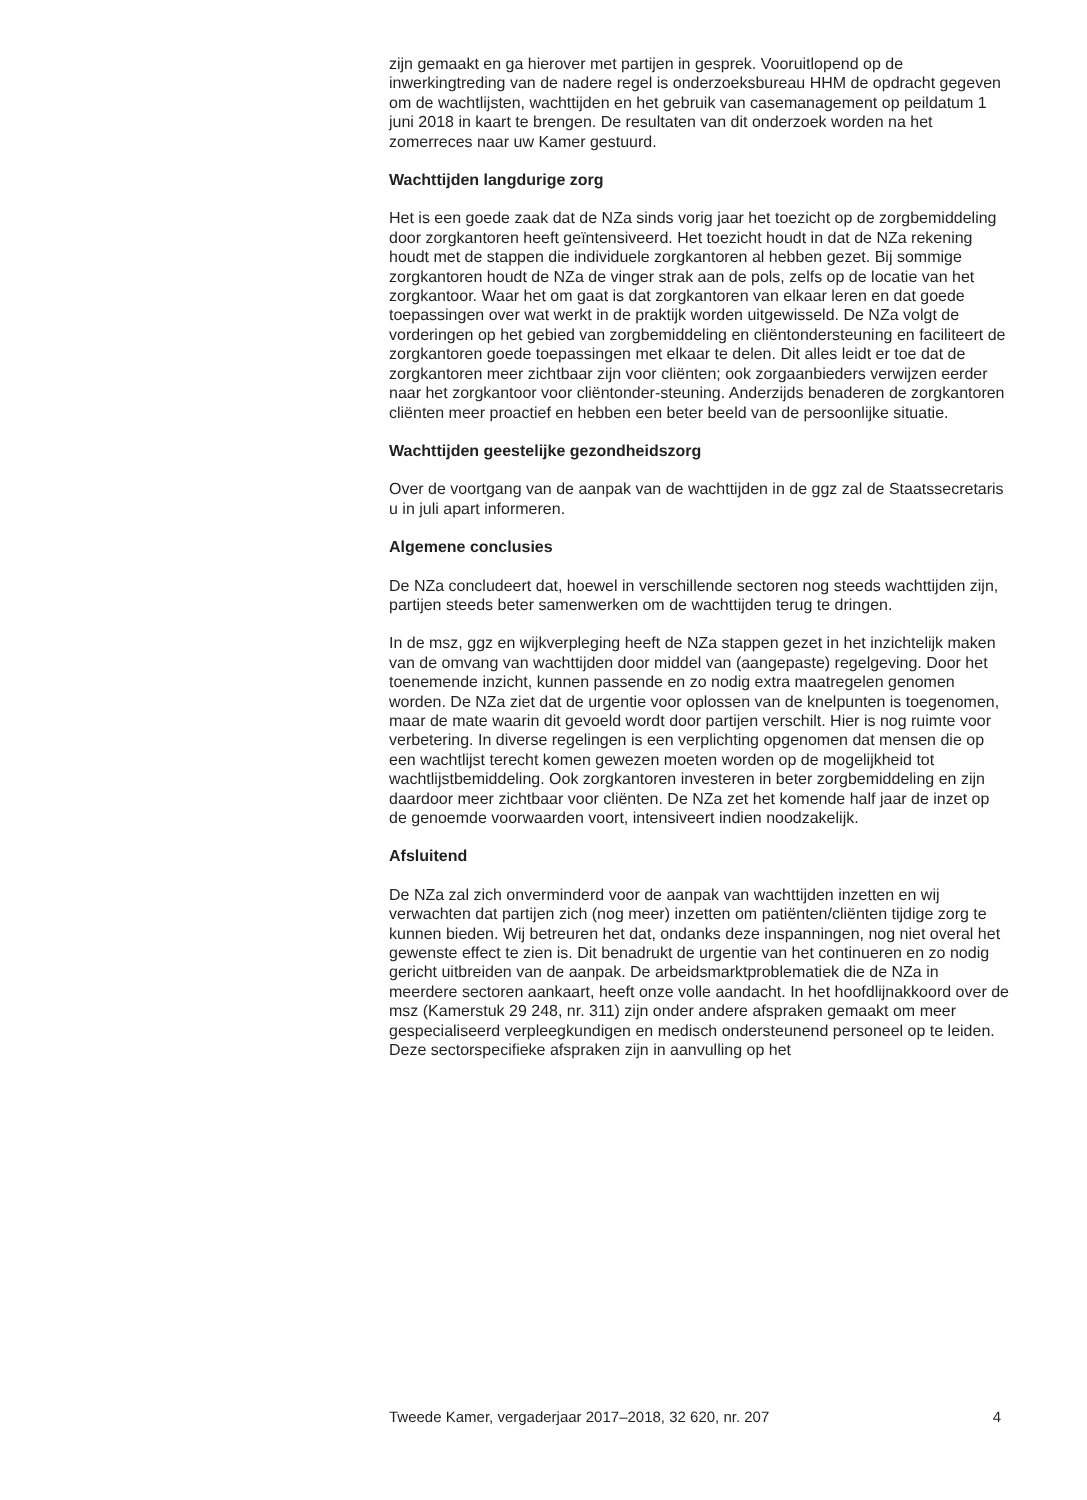zijn gemaakt en ga hierover met partijen in gesprek. Vooruitlopend op de inwerkingtreding van de nadere regel is onderzoeksbureau HHM de opdracht gegeven om de wachtlijsten, wachttijden en het gebruik van casemanagement op peildatum 1 juni 2018 in kaart te brengen. De resultaten van dit onderzoek worden na het zomerreces naar uw Kamer gestuurd.
Wachttijden langdurige zorg
Het is een goede zaak dat de NZa sinds vorig jaar het toezicht op de zorgbemiddeling door zorgkantoren heeft geïntensiveerd. Het toezicht houdt in dat de NZa rekening houdt met de stappen die individuele zorgkantoren al hebben gezet. Bij sommige zorgkantoren houdt de NZa de vinger strak aan de pols, zelfs op de locatie van het zorgkantoor. Waar het om gaat is dat zorgkantoren van elkaar leren en dat goede toepassingen over wat werkt in de praktijk worden uitgewisseld. De NZa volgt de vorderingen op het gebied van zorgbemiddeling en cliëntondersteuning en faciliteert de zorgkantoren goede toepassingen met elkaar te delen. Dit alles leidt er toe dat de zorgkantoren meer zichtbaar zijn voor cliënten; ook zorgaanbieders verwijzen eerder naar het zorgkantoor voor cliëntonder-steuning. Anderzijds benaderen de zorgkantoren cliënten meer proactief en hebben een beter beeld van de persoonlijke situatie.
Wachttijden geestelijke gezondheidszorg
Over de voortgang van de aanpak van de wachttijden in de ggz zal de Staatssecretaris u in juli apart informeren.
Algemene conclusies
De NZa concludeert dat, hoewel in verschillende sectoren nog steeds wachttijden zijn, partijen steeds beter samenwerken om de wachttijden terug te dringen.
In de msz, ggz en wijkverpleging heeft de NZa stappen gezet in het inzichtelijk maken van de omvang van wachttijden door middel van (aangepaste) regelgeving. Door het toenemende inzicht, kunnen passende en zo nodig extra maatregelen genomen worden. De NZa ziet dat de urgentie voor oplossen van de knelpunten is toegenomen, maar de mate waarin dit gevoeld wordt door partijen verschilt. Hier is nog ruimte voor verbetering. In diverse regelingen is een verplichting opgenomen dat mensen die op een wachtlijst terecht komen gewezen moeten worden op de mogelijkheid tot wachtlijstbemiddeling. Ook zorgkantoren investeren in beter zorgbemiddeling en zijn daardoor meer zichtbaar voor cliënten. De NZa zet het komende half jaar de inzet op de genoemde voorwaarden voort, intensiveert indien noodzakelijk.
Afsluitend
De NZa zal zich onverminderd voor de aanpak van wachttijden inzetten en wij verwachten dat partijen zich (nog meer) inzetten om patiënten/cliënten tijdige zorg te kunnen bieden. Wij betreuren het dat, ondanks deze inspanningen, nog niet overal het gewenste effect te zien is. Dit benadrukt de urgentie van het continueren en zo nodig gericht uitbreiden van de aanpak. De arbeidsmarktproblematiek die de NZa in meerdere sectoren aankaart, heeft onze volle aandacht. In het hoofdlijnakkoord over de msz (Kamerstuk 29 248, nr. 311) zijn onder andere afspraken gemaakt om meer gespecialiseerd verpleegkundigen en medisch ondersteunend personeel op te leiden. Deze sectorspecifieke afspraken zijn in aanvulling op het
Tweede Kamer, vergaderjaar 2017–2018, 32 620, nr. 207 4